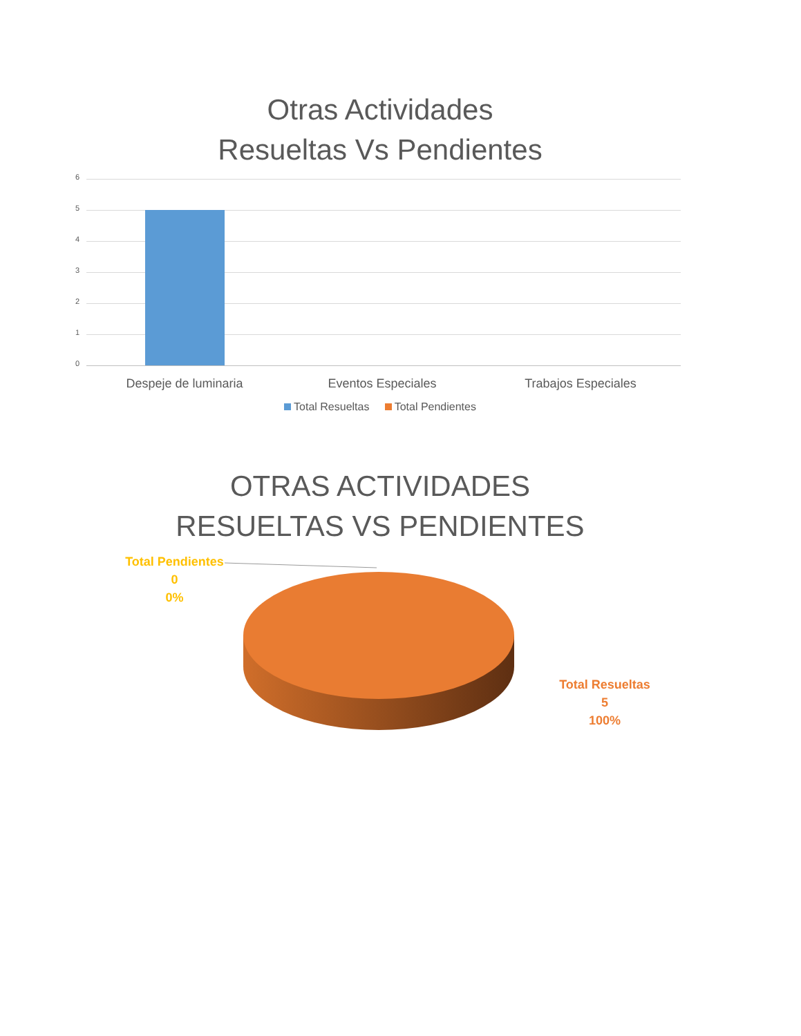Otras Actividades
Resueltas Vs Pendientes
6
5
4
3
2
1
0
Despeje de luminaria Eventos Especiales Trabajos Especiales
Total Resueltas Total Pendientes
OTRAS ACTIVIDADES
RESUELTAS VS PENDIENTES
Total Pendientes
0
0%
Total Resueltas
5
100%